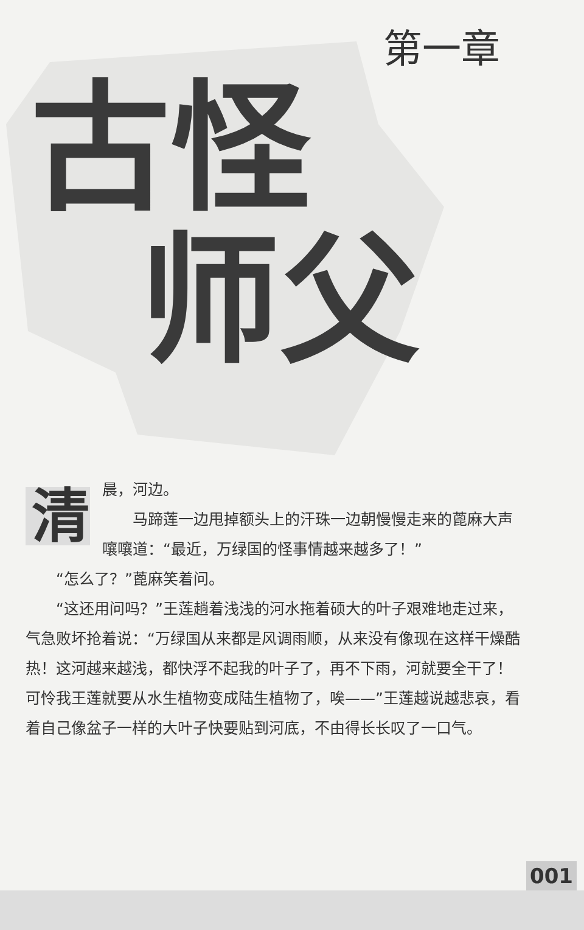第一章
古怪
师父
清
晨，河边。
马蹄莲一边甩掉额头上的汗珠一边朝慢慢走来的蓖麻大声嚷嚷道：“最近，万绿国的怪事情越来越多了！”
“怎么了？”蓖麻笑着问。
“这还用问吗？”王莲趟着浅浅的河水拖着硕大的叶子艰难地走过来，气急败坏抢着说：“万绿国从来都是风调雨顺，从来没有像现在这样干燥酷热！这河越来越浅，都快浮不起我的叶子了，再不下雨，河就要全干了！可怜我王莲就要从水生植物变成陆生植物了，唉——”王莲越说越悲哀，看着自己像盆子一样的大叶子快要贴到河底，不由得长长叹了一口气。
001